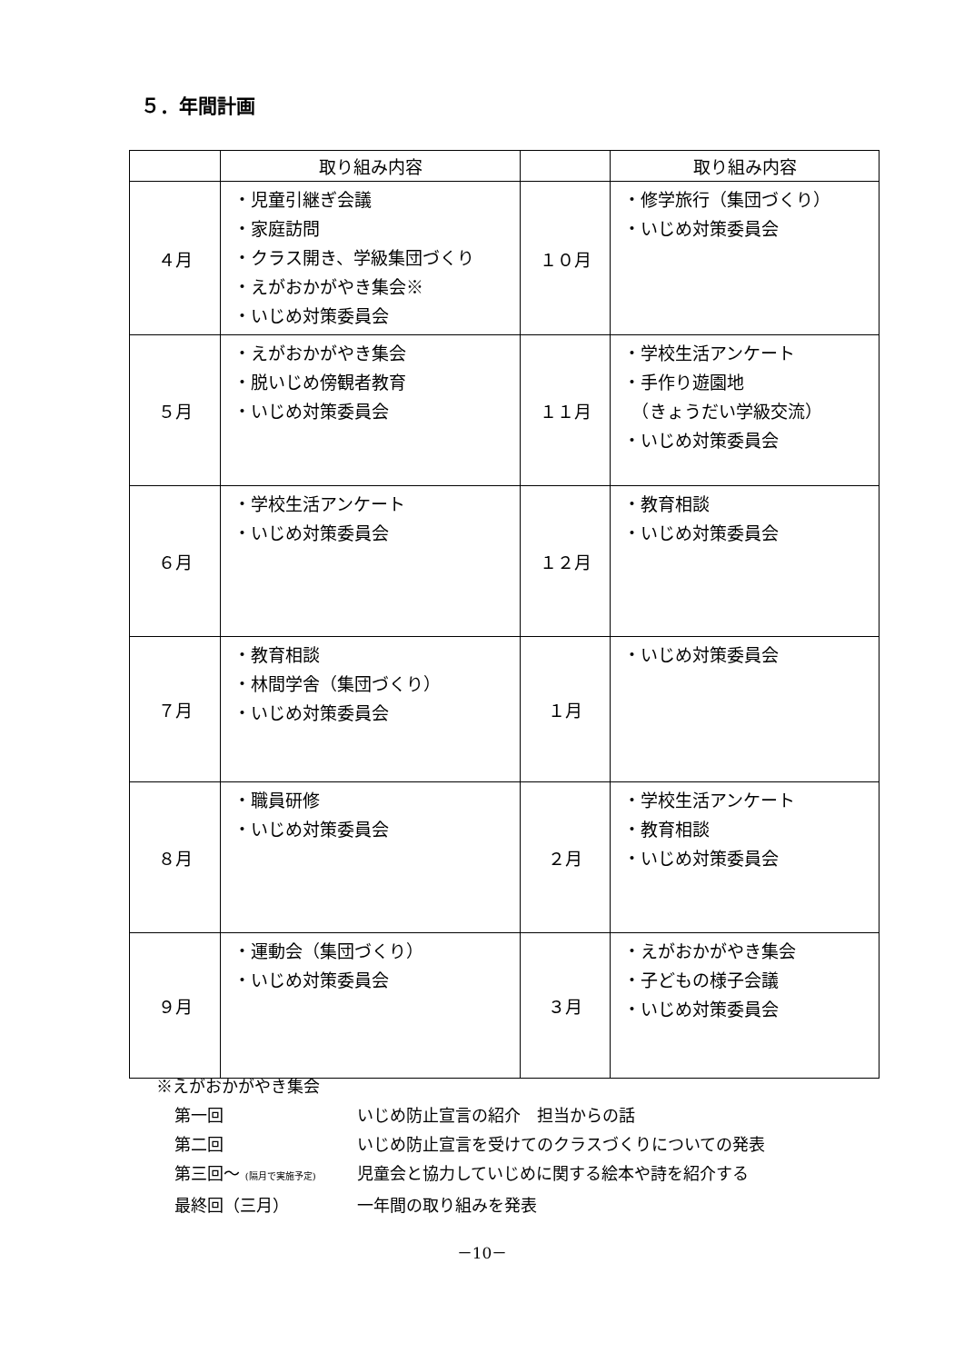５．年間計画
| | 取り組み内容 | | 取り組み内容 |
| --- | --- | --- | --- |
| ４月 | ・児童引継ぎ会議 ・家庭訪問 ・クラス開き、学級集団づくり ・えがおかがやき集会※ ・いじめ対策委員会 | １０月 | ・修学旅行（集団づくり） ・いじめ対策委員会 |
| ５月 | ・えがおかがやき集会 ・脱いじめ傍観者教育 ・いじめ対策委員会 | １１月 | ・学校生活アンケート ・手作り遊園地 （きょうだい学級交流） ・いじめ対策委員会 |
| ６月 | ・学校生活アンケート ・いじめ対策委員会 | １２月 | ・教育相談 ・いじめ対策委員会 |
| ７月 | ・教育相談 ・林間学舎（集団づくり） ・いじめ対策委員会 | １月 | ・いじめ対策委員会 |
| ８月 | ・職員研修 ・いじめ対策委員会 | ２月 | ・学校生活アンケート ・教育相談 ・いじめ対策委員会 |
| ９月 | ・運動会（集団づくり） ・いじめ対策委員会 | ３月 | ・えがおかがやき集会 ・子どもの様子会議 ・いじめ対策委員会 |
※えがおかがやき集会
第一回 いじめ防止宣言の紹介　担当からの話
第二回 いじめ防止宣言を受けてのクラスづくりについての発表
第三回～ (隔月で実施予定) 児童会と協力していじめに関する絵本や詩を紹介する
最終回（三月） 一年間の取り組みを発表
－10－